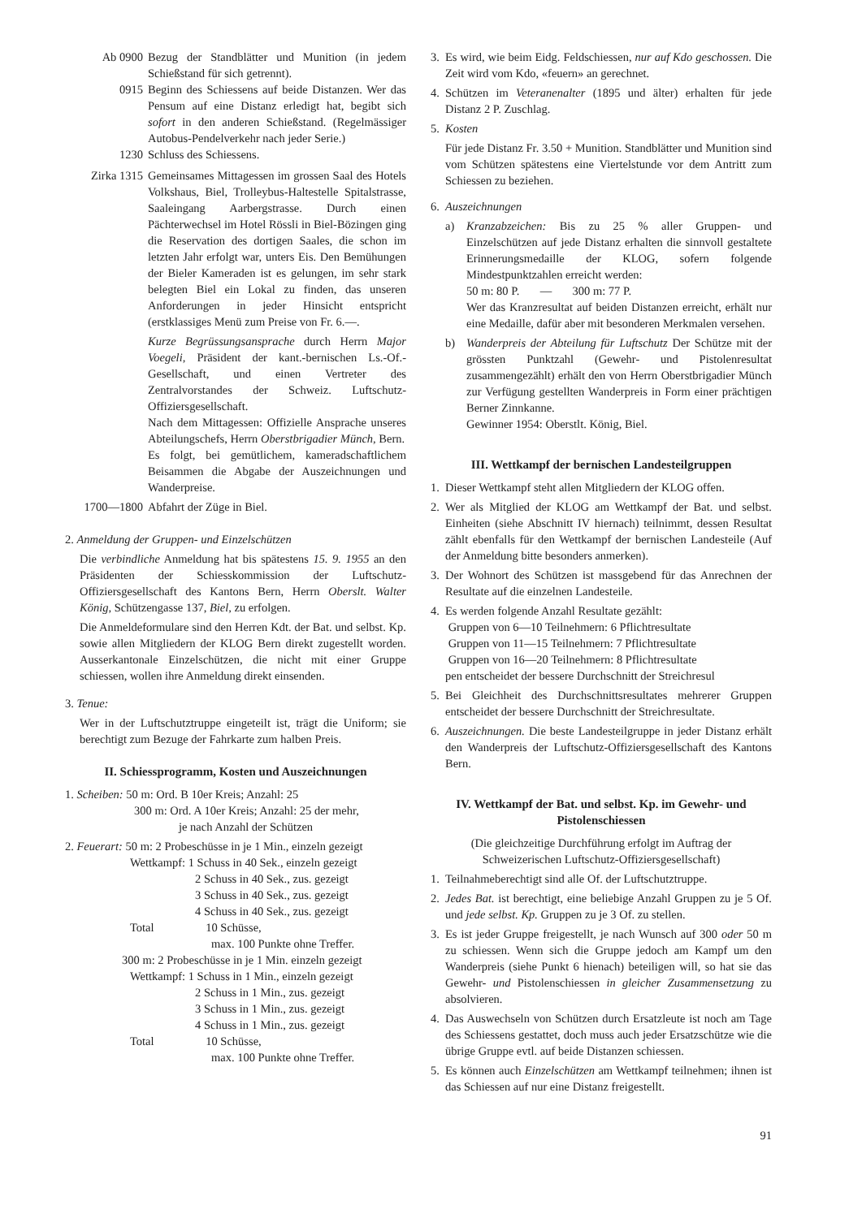Ab 0900 Bezug der Standblätter und Munition (in jedem Schießstand für sich getrennt).
0915 Beginn des Schiessens auf beide Distanzen. Wer das Pensum auf eine Distanz erledigt hat, begibt sich sofort in den anderen Schießstand. (Regelmässiger Autobus-Pendelverkehr nach jeder Serie.)
1230 Schluss des Schiessens.
Zirka 1315 Gemeinsames Mittagessen im grossen Saal des Hotels Volkshaus, Biel, Trolleybus-Haltestelle Spitalstrasse, Saaleingang Aarbergstrasse. Durch einen Pächterwechsel im Hotel Rössli in Biel-Bözingen ging die Reservation des dortigen Saales, die schon im letzten Jahr erfolgt war, unters Eis. Den Bemühungen der Bieler Kameraden ist es gelungen, im sehr stark belegten Biel ein Lokal zu finden, das unseren Anforderungen in jeder Hinsicht entspricht (erstklassiges Menü zum Preise von Fr. 6.—.
Kurze Begrüssungsansprache durch Herrn Major Voegeli, Präsident der kant.-bernischen Ls.-Of.-Gesellschaft, und einen Vertreter des Zentralvorstandes der Schweiz. Luftschutz-Offiziersgesellschaft.
Nach dem Mittagessen: Offizielle Ansprache unseres Abteilungschefs, Herrn Oberstbrigadier Münch, Bern.
Es folgt, bei gemütlichem, kameradschaftlichem Beisammen die Abgabe der Auszeichnungen und Wanderpreise.
1700—1800 Abfahrt der Züge in Biel.
2. Anmeldung der Gruppen- und Einzelschützen
Die verbindliche Anmeldung hat bis spätestens 15. 9. 1955 an den Präsidenten der Schiesskommission der Luftschutz-Offiziersgesellschaft des Kantons Bern, Herrn Oberslt. Walter König, Schützengasse 137, Biel, zu erfolgen.
Die Anmeldeformulare sind den Herren Kdt. der Bat. und selbst. Kp. sowie allen Mitgliedern der KLOG Bern direkt zugestellt worden. Ausserkantonale Einzelschützen, die nicht mit einer Gruppe schiessen, wollen ihre Anmeldung direkt einsenden.
3. Tenue:
Wer in der Luftschutztruppe eingeteilt ist, trägt die Uniform; sie berechtigt zum Bezuge der Fahrkarte zum halben Preis.
II. Schiessprogramm, Kosten und Auszeichnungen
1. Scheiben: 50 m: Ord. B 10er Kreis; Anzahl: 25
300 m: Ord. A 10er Kreis; Anzahl: 25 der mehr,
je nach Anzahl der Schützen
2. Feuerart: 50 m: 2 Probeschüsse in je 1 Min., einzeln gezeigt
Wettkampf: 1 Schuss in 40 Sek., einzeln gezeigt
2 Schuss in 40 Sek., zus. gezeigt
3 Schuss in 40 Sek., zus. gezeigt
4 Schuss in 40 Sek., zus. gezeigt
Total 10 Schüsse,
max. 100 Punkte ohne Treffer.
300 m: 2 Probeschüsse in je 1 Min. einzeln gezeigt
Wettkampf: 1 Schuss in 1 Min., einzeln gezeigt
2 Schuss in 1 Min., zus. gezeigt
3 Schuss in 1 Min., zus. gezeigt
4 Schuss in 1 Min., zus. gezeigt
Total 10 Schüsse,
max. 100 Punkte ohne Treffer.
3. Es wird, wie beim Eidg. Feldschiessen, nur auf Kdo geschossen. Die Zeit wird vom Kdo, «feuern» an gerechnet.
4. Schützen im Veteranenalter (1895 und älter) erhalten für jede Distanz 2 P. Zuschlag.
5. Kosten
Für jede Distanz Fr. 3.50 + Munition. Standblätter und Munition sind vom Schützen spätestens eine Viertelstunde vor dem Antritt zum Schiessen zu beziehen.
6. Auszeichnungen
a) Kranzabzeichen: Bis zu 25 % aller Gruppen- und Einzelschützen auf jede Distanz erhalten die sinnvoll gestaltete Erinnerungsmedaille der KLOG, sofern folgende Mindestpunktzahlen erreicht werden:
50 m: 80 P. — 300 m: 77 P.
Wer das Kranzresultat auf beiden Distanzen erreicht, erhält nur eine Medaille, dafür aber mit besonderen Merkmalen versehen.
b) Wanderpreis der Abteilung für Luftschutz Der Schütze mit der grössten Punktzahl (Gewehr- und Pistolenresultat zusammengezählt) erhält den von Herrn Oberstbrigadier Münch zur Verfügung gestellten Wanderpreis in Form einer prächtigen Berner Zinnkanne.
Gewinner 1954: Oberstlt. König, Biel.
III. Wettkampf der bernischen Landesteilgruppen
1. Dieser Wettkampf steht allen Mitgliedern der KLOG offen.
2. Wer als Mitglied der KLOG am Wettkampf der Bat. und selbst. Einheiten (siehe Abschnitt IV hiernach) teilnimmt, dessen Resultat zählt ebenfalls für den Wettkampf der bernischen Landesteile (Auf der Anmeldung bitte besonders anmerken).
3. Der Wohnort des Schützen ist massgebend für das Anrechnen der Resultate auf die einzelnen Landesteile.
4. Es werden folgende Anzahl Resultate gezählt:
Gruppen von 6—10 Teilnehmern: 6 Pflichtresultate
Gruppen von 11—15 Teilnehmern: 7 Pflichtresultate
Gruppen von 16—20 Teilnehmern: 8 Pflichtresultate
pen entscheidet der bessere Durchschnitt der Streichresul
5. Bei Gleichheit des Durchschnittsresultates mehrerer Gruppen entscheidet der bessere Durchschnitt der Streichresultate.
6. Auszeichnungen. Die beste Landesteilgruppe in jeder Distanz erhält den Wanderpreis der Luftschutz-Offiziersgesellschaft des Kantons Bern.
IV. Wettkampf der Bat. und selbst. Kp. im Gewehr- und Pistolenschiessen
(Die gleichzeitige Durchführung erfolgt im Auftrag der Schweizerischen Luftschutz-Offiziersgesellschaft)
1. Teilnahmeberechtigt sind alle Of. der Luftschutztruppe.
2. Jedes Bat. ist berechtigt, eine beliebige Anzahl Gruppen zu je 5 Of. und jede selbst. Kp. Gruppen zu je 3 Of. zu stellen.
3. Es ist jeder Gruppe freigestellt, je nach Wunsch auf 300 oder 50 m zu schiessen. Wenn sich die Gruppe jedoch am Kampf um den Wanderpreis (siehe Punkt 6 hienach) beteiligen will, so hat sie das Gewehr- und Pistolenschiessen in gleicher Zusammensetzung zu absolvieren.
4. Das Auswechseln von Schützen durch Ersatzleute ist noch am Tage des Schiessens gestattet, doch muss auch jeder Ersatzschütze wie die übrige Gruppe evtl. auf beide Distanzen schiessen.
5. Es können auch Einzelschützen am Wettkampf teilnehmen; ihnen ist das Schiessen auf nur eine Distanz freigestellt.
91